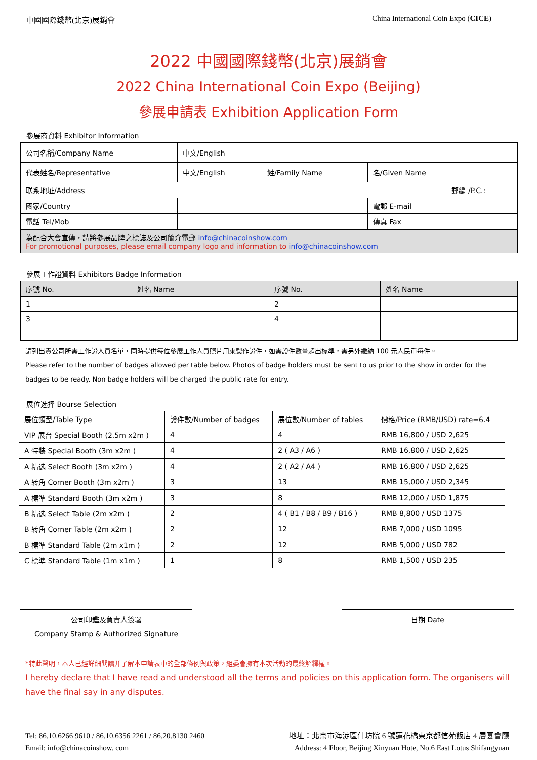中國國際錢幣(北京)展銷會 China International Coin Expo (CICE)
2022 中國國際錢幣(北京)展銷會
2022 China International Coin Expo (Beijing)
參展申請表 Exhibition Application Form
參展商資料 Exhibitor Information
| 公司名稱/Company Name | 中文/English | | | | |
| 代表姓名/Representative | 中文/English | 姓/Family Name | 名/Given Name | | |
| 联系地址/Address | | | | | 郵編 /P.C.: |
| 國家/Country | | | 電郵 E-mail | | |
| 電話 Tel/Mob | | | 傳真 Fax | | |
| 為配合大會宣傳，請將參展品牌之標誌及公司簡介電郵 info@chinacoinshow.com For promotional purposes, please email company logo and information to info@chinacoinshow.com | | | | | |
參展工作證資料 Exhibitors Badge Information
| 序號 No. | 姓名 Name | 序號 No. | 姓名 Name |
| --- | --- | --- | --- |
| 1 | | 2 | |
| 3 | | 4 | |
請列出貴公司所需工作證人員名單，同時提供每位參展工作人員照片用來製作證件，如需證件數量超出標準，需另外繳納 100 元人民币每件。
Please refer to the number of badges allowed per table below. Photos of badge holders must be sent to us prior to the show in order for the badges to be ready. Non badge holders will be charged the public rate for entry.
展位选择 Bourse Selection
| 展位類型/Table Type | 證件數/Number of badges | 展位數/Number of tables | 價格/Price (RMB/USD) rate=6.4 |
| --- | --- | --- | --- |
| VIP 展台 Special Booth (2.5m x2m ) | 4 | 4 | RMB 16,800 / USD 2,625 |
| A 特裝 Special Booth (3m x2m ) | 4 | 2 ( A3 / A6 ) | RMB 16,800 / USD 2,625 |
| A 精选 Select Booth (3m x2m ) | 4 | 2 ( A2 / A4 ) | RMB 16,800 / USD 2,625 |
| A 转角 Corner Booth (3m x2m ) | 3 | 13 | RMB 15,000 / USD 2,345 |
| A 標準 Standard Booth (3m x2m ) | 3 | 8 | RMB 12,000 / USD 1,875 |
| B 精选 Select Table (2m x2m ) | 2 | 4 ( B1 / B8 / B9 / B16 ) | RMB 8,800 / USD 1375 |
| B 转角 Corner Table (2m x2m ) | 2 | 12 | RMB 7,000 / USD 1095 |
| B 標準 Standard Table (2m x1m ) | 2 | 12 | RMB 5,000 / USD 782 |
| C 標準 Standard Table (1m x1m ) | 1 | 8 | RMB 1,500 / USD 235 |
公司印鑑及負責人簽署
Company Stamp & Authorized Signature
日期 Date
*特此聲明，本人已經詳細閱讀并了解本申請表中的全部條例與政策，組委會擁有本次活動的最終解釋權。
I hereby declare that I have read and understood all the terms and policies on this application form. The organisers will have the final say in any disputes.
Tel: 86.10.6266 9610 / 86.10.6356 2261 / 86.20.8130 2460
Email: info@chinacoinshow. com
地址：北京市海淀區什坊院 6 號蓮花橋東京都信苑飯店 4 層宴會廳
Address: 4 Floor, Beijing Xinyuan Hote, No.6 East Lotus Shifangyuan